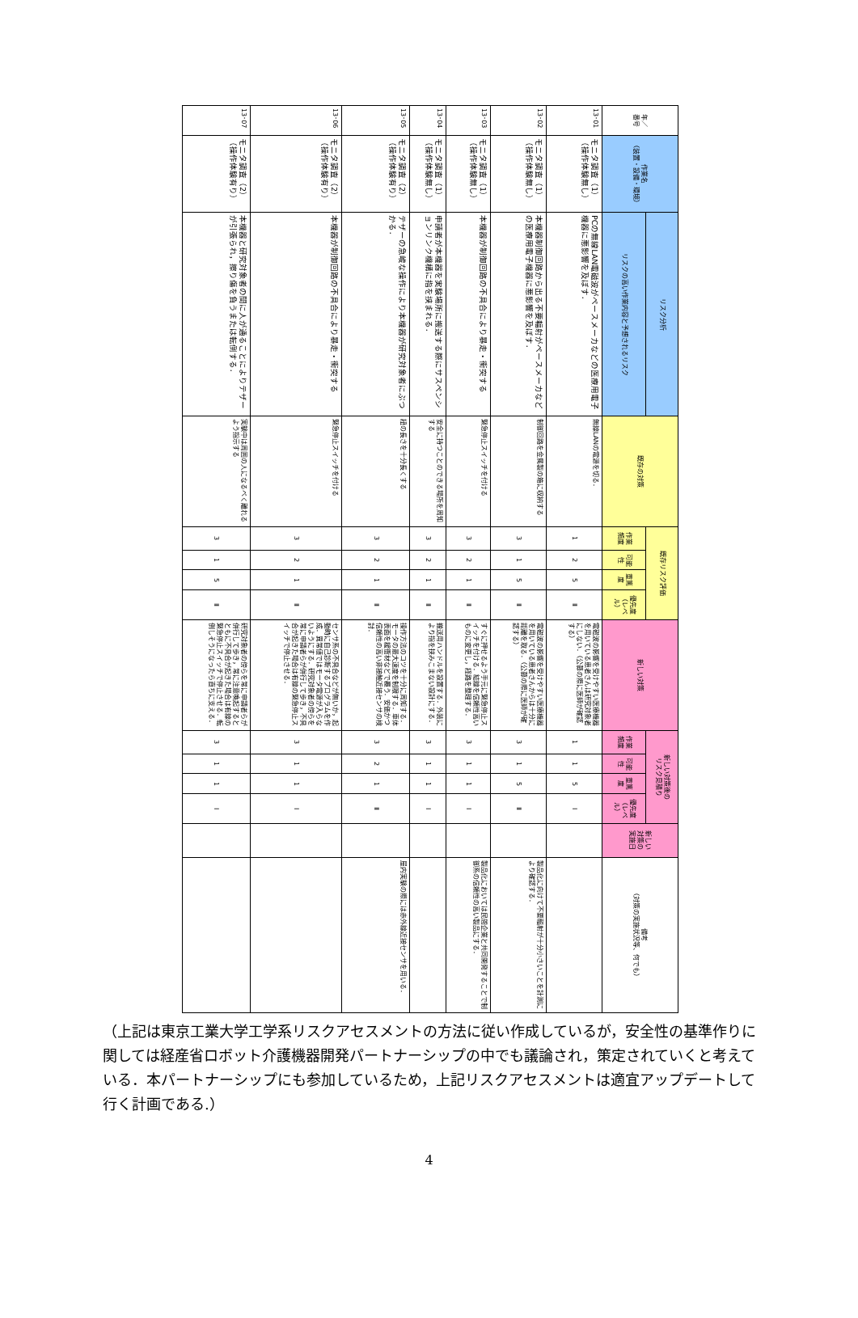| 年／ 番号 | 作業名 （装置・設備・環境） | リスク分析 | 既存の対策 | 既存リスク評価 | | | | 新しい対策 | 新しい対策後の リスク見積り | | | | 新しい 対策の 実施日 | 備考 （対策の実施状況等、何でも） |
| --- | --- | --- | --- | --- | --- | --- | --- | --- | --- | --- | --- | --- | --- | --- |
| | | リスクの高い作業内容と予想されるリスク | | 作業頻度 | 可能性 | 重篤度 | 優先度 （レベル） | | 作業頻度 | 可能性 | 重篤度 | 優先度 （レベル） | | |
| 13･01 | モニタ調査（1） （操作体験無し） | PCの無線LAN電磁波がペースメーカなどの医療用電子機器に悪影響を及ぼす． | 無線LANの電源を切る． | 1 | 2 | 5 | Ⅱ | 電磁波の影響を受けやすい医療機器を用いている患者さんは研究対象者にしない．（公募の際に医師が確認する） | 1 | 1 | 5 | Ⅰ | | |
| 13･02 | モニタ調査（1） （操作体験無し） | 本機器制御回路から出る不要輻射がペースメーカなどの医療用電子機器に悪影響を及ぼす． | 制御回路を金属製の箱に収納する | 3 | 1 | 5 | Ⅱ | 電磁波の影響を受けやすい医療機器を用いている患者さんからは十分に距離を取る．（公募の際に医師が確認する） | 3 | 1 | 5 | Ⅱ | | 製品化に向けて不要輻射が十分小さいことを計測により確認する． |
| 13･03 | モニタ調査（1） （操作体験無し） | 本機器が制御回路の不具合により暴走・衝突する | 緊急停止スイッチを付ける | 3 | 2 | 1 | Ⅱ | すぐに押せるよう手元に緊急停止スイッチを付ける．結線を信頼性高いものに変更し，経路を整理する． | 3 | 1 | 1 | Ⅰ | | 製品化においては民間企業と共同開発することで制御系の信頼性の高い製品にする． |
| 13･04 | モニタ調査（1） （操作体験無し） | 申請者が本機器を実験場所に搬送する際にサスペンションリンク機構に指を挟まれる． | 安全に持つことのできる場所を周知する | 3 | 2 | 1 | Ⅱ | 搬送用ハンドルを設置する．外装により指を挟みこまない設計にする． | 3 | 1 | 1 | Ⅰ | | |
| 13･05 | モニタ調査（2） （操作体験有り） | テザーの急峻な操作により本機器が研究対象者にぶつかる． | 紐の長さを十分長くする | 3 | 2 | 1 | Ⅱ | 操作方法のコツを十分に周知する．モータの最大速度を制限する．車体表面を緩衝材などで覆う．安価かつ信頼性の高い非接触近接センサの検討． | 3 | 2 | 1 | Ⅱ | | 屋内実験の際には赤外線近接センサを用いる． |
| 13･06 | モニタ調査（2） （操作体験有り） | 本機器が制御回路の不具合により暴走・衝突する | 緊急停止スイッチを付ける | 3 | 2 | 1 | Ⅱ | センサ系の不具合などが無いか，起動時に自己診断するプログラムを作成．異常値ではモータ電源が入らないようにする．研究対象者の傍らを常に申請者らが併行して歩き，不具合が起きた場合は有線の緊急停止スイッチで停止させる． | 3 | 1 | 1 | Ⅰ | | |
| 13･07 | モニタ調査（2） （操作体験有り） | 本機器と研究対象者の間に人が通ることによりテザーが引張られ，擦り傷を負うまたは転倒する． | 実験中は周囲の人になるべく離れるよう指示する | 3 | 1 | 5 | Ⅱ | 研究対象者の傍らを常に申請者らが併行して歩き，常に注意喚起するとともに不具合が起きた場合は有線の緊急停止スイッチで停止させる．転倒しそうになったら直ちに支える． | 3 | 1 | 1 | Ⅰ | | |
（上記は東京工業大学工学系リスクアセスメントの方法に従い作成しているが，安全性の基準作りに関しては経産省ロボット介護機器開発パートナーシップの中でも議論され，策定されていくと考えている．本パートナーシップにも参加しているため，上記リスクアセスメントは適宜アップデートして行く計画である.）
4